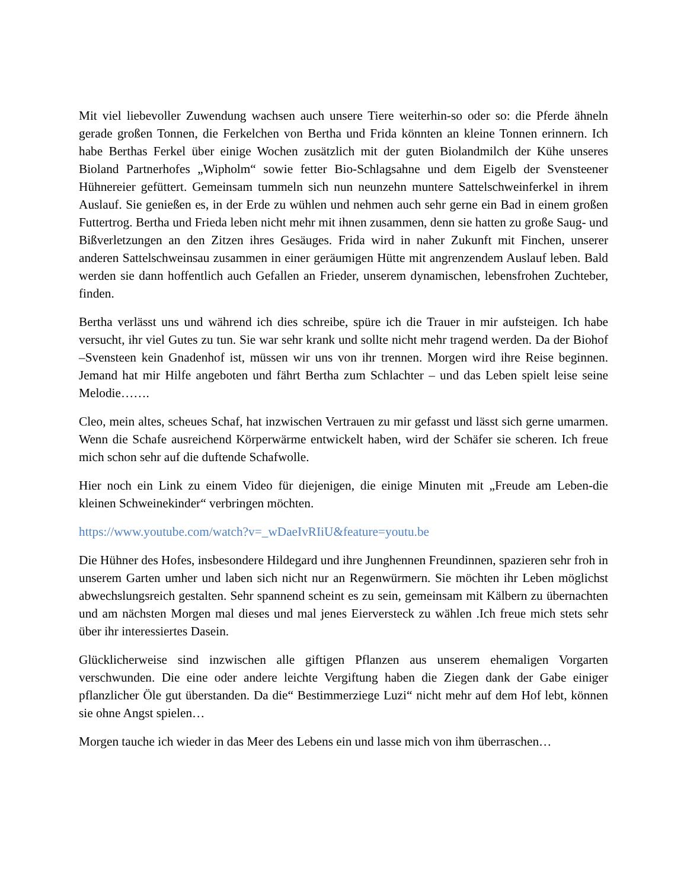Mit viel liebevoller Zuwendung wachsen auch unsere Tiere weiterhin-so oder so: die Pferde ähneln gerade großen Tonnen, die Ferkelchen von Bertha und Frida könnten an kleine Tonnen erinnern. Ich habe Berthas Ferkel über einige Wochen zusätzlich mit der guten Biolandmilch der Kühe unseres Bioland Partnerhofes „Wipholm“ sowie fetter Bio-Schlagsahne und dem Eigelb der Svensteener Hühnereier gefüttert. Gemeinsam tummeln sich nun neunzehn muntere Sattelschweinferkel in ihrem Auslauf. Sie genießen es, in der Erde zu wühlen und nehmen auch sehr gerne ein Bad in einem großen Futtertrog. Bertha und Frieda leben nicht mehr mit ihnen zusammen, denn sie hatten zu große Saug- und Bißverletzungen an den Zitzen ihres Gesäuges. Frida wird in naher Zukunft mit Finchen, unserer anderen Sattelschweinsau zusammen in einer geräumigen Hütte mit angrenzendem Auslauf leben. Bald werden sie dann hoffentlich auch Gefallen an Frieder, unserem dynamischen, lebensfrohen Zuchteber, finden.
Bertha verlässt uns und während ich dies schreibe, spüre ich die Trauer in mir aufsteigen. Ich habe versucht, ihr viel Gutes zu tun. Sie war sehr krank und sollte nicht mehr tragend werden. Da der Biohof –Svensteen kein Gnadenhof ist, müssen wir uns von ihr trennen. Morgen wird ihre Reise beginnen. Jemand hat mir Hilfe angeboten und fährt Bertha zum Schlachter – und das Leben spielt leise seine Melodie…….
Cleo, mein altes, scheues Schaf, hat inzwischen Vertrauen zu mir gefasst und lässt sich gerne umarmen. Wenn die Schafe ausreichend Körperwärme entwickelt haben, wird der Schäfer sie scheren. Ich freue mich schon sehr auf die duftende Schafwolle.
Hier noch ein Link zu einem Video für diejenigen, die einige Minuten mit „Freude am Leben-die kleinen Schweinekinder“ verbringen möchten.
https://www.youtube.com/watch?v=_wDaeIvRIiU&feature=youtu.be
Die Hühner des Hofes, insbesondere Hildegard und ihre Junghennen Freundinnen, spazieren sehr froh in unserem Garten umher und laben sich nicht nur an Regenwürmern. Sie möchten ihr Leben möglichst abwechslungsreich gestalten. Sehr spannend scheint es zu sein, gemeinsam mit Kälbern zu übernachten und am nächsten Morgen mal dieses und mal jenes Eierversteck zu wählen .Ich freue mich stets sehr über ihr interessiertes Dasein.
Glücklicherweise sind inzwischen alle giftigen Pflanzen aus unserem ehemaligen Vorgarten verschwunden. Die eine oder andere leichte Vergiftung haben die Ziegen dank der Gabe einiger pflanzlicher Öle gut überstanden. Da die“ Bestimmerziege Luzi“ nicht mehr auf dem Hof lebt, können sie ohne Angst spielen…
Morgen tauche ich wieder in das Meer des Lebens ein und lasse mich von ihm überraschen…